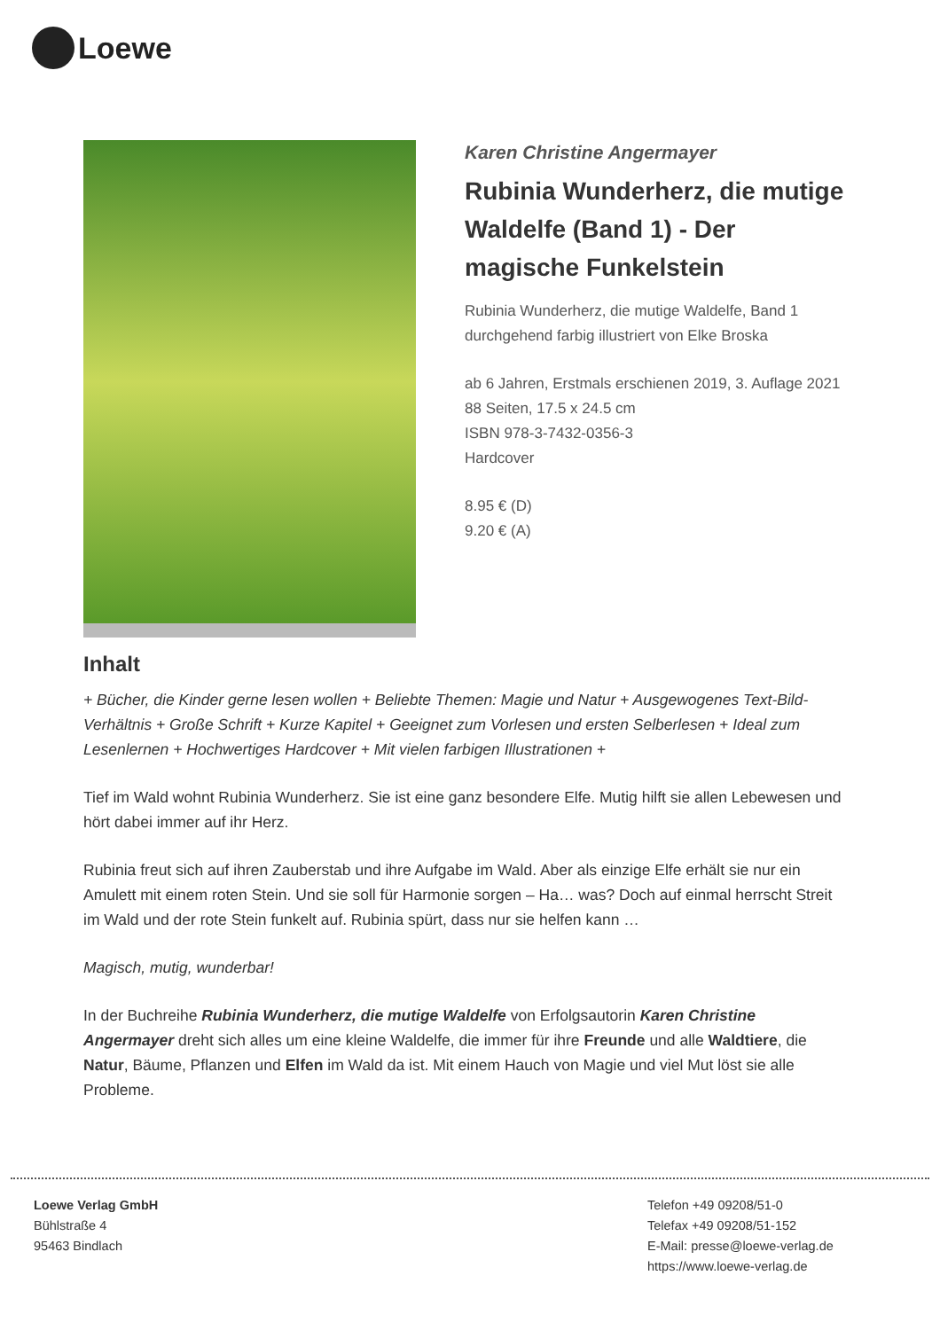Loewe
Karen Christine Angermayer
Rubinia Wunderherz, die mutige Waldelfe (Band 1) - Der magische Funkelstein
Rubinia Wunderherz, die mutige Waldelfe, Band 1
durchgehend farbig illustriert von Elke Broska
ab 6 Jahren, Erstmals erschienen 2019, 3. Auflage 2021
88 Seiten, 17.5 x 24.5 cm
ISBN 978-3-7432-0356-3
Hardcover
8.95 € (D)
9.20 € (A)
Inhalt
+ Bücher, die Kinder gerne lesen wollen + Beliebte Themen: Magie und Natur + Ausgewogenes Text-Bild-Verhältnis + Große Schrift + Kurze Kapitel + Geeignet zum Vorlesen und ersten Selberlesen + Ideal zum Lesenlernen + Hochwertiges Hardcover + Mit vielen farbigen Illustrationen +
Tief im Wald wohnt Rubinia Wunderherz. Sie ist eine ganz besondere Elfe. Mutig hilft sie allen Lebewesen und hört dabei immer auf ihr Herz.
Rubinia freut sich auf ihren Zauberstab und ihre Aufgabe im Wald. Aber als einzige Elfe erhält sie nur ein Amulett mit einem roten Stein. Und sie soll für Harmonie sorgen – Ha… was? Doch auf einmal herrscht Streit im Wald und der rote Stein funkelt auf. Rubinia spürt, dass nur sie helfen kann …
Magisch, mutig, wunderbar!
In der Buchreihe Rubinia Wunderherz, die mutige Waldelfe von Erfolgsautorin Karen Christine Angermayer dreht sich alles um eine kleine Waldelfe, die immer für ihre Freunde und alle Waldtiere, die Natur, Bäume, Pflanzen und Elfen im Wald da ist. Mit einem Hauch von Magie und viel Mut löst sie alle Probleme.
Loewe Verlag GmbH
Bühlstraße 4
95463 Bindlach
Telefon +49 09208/51-0
Telefax +49 09208/51-152
E-Mail: presse@loewe-verlag.de
https://www.loewe-verlag.de